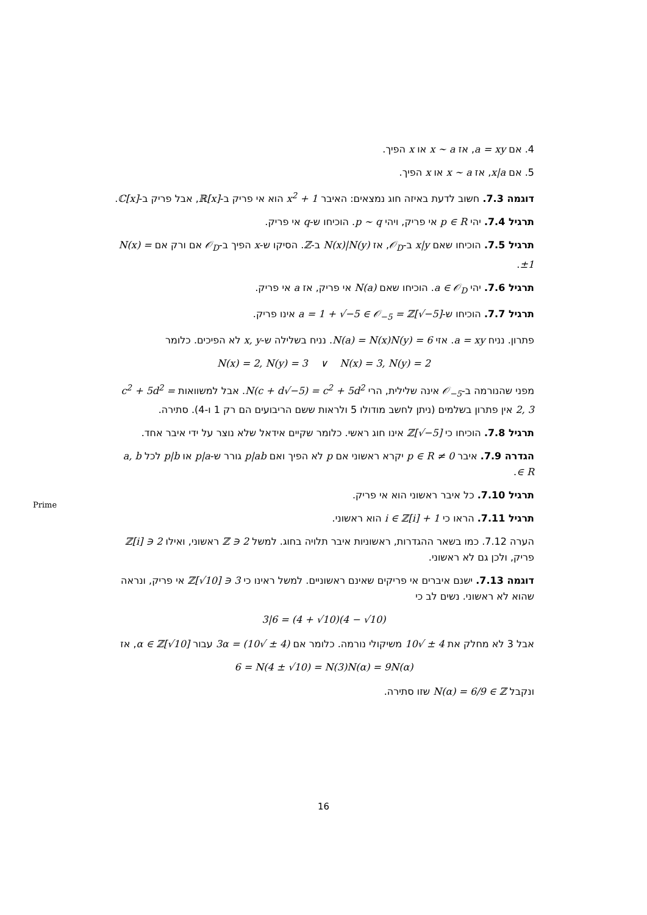4. אם a = xy, אז x ∼ a או x הפיך.
5. אם x|a, אז x ∼ a או x הפיך.
דוגמה 7.3. חשוב לדעת באיזה חוג נמצאים: האיבר x<sup>2</sup> + 1 הוא אי פריק ב-ℝ[x], אבל פריק ב-ℂ[x].
תרגיל 7.4. יהי p ∈ R אי פריק, ויהי p ∼ q. הוכיחו ש-q אי פריק.
תרגיל 7.5. הוכיחו שאם x|y ב-𝒪<sub>D</sub>, אז N(x)|N(y) ב-ℤ. הסיקו ש-x הפיך ב-𝒪<sub>D</sub> אם ורק אם N(x) = ±1.
תרגיל 7.6. יהי a ∈ 𝒪<sub>D</sub>. הוכיחו שאם N(a) אי פריק, אז a אי פריק.
תרגיל 7.7. הוכיחו ש-a = 1 + √−5 ∈ 𝒪<sub>−5</sub> = ℤ[√−5] אינו פריק.
פתרון. נניח a = xy. אזי 6 = N(a) = N(x)N(y). נניח בשלילה ש-x, y לא הפיכים. כלומר
N(x) = 2, N(y) = 3 ∨ N(x) = 3, N(y) = 2
מפני שהנורמה ב-𝒪<sub>−5</sub> אינה שלילית, הרי N(c + d√−5) = c<sup>2</sup> + 5d<sup>2</sup>. אבל למשוואות c<sup>2</sup> + 5d<sup>2</sup> = 2, 3 אין פתרון בשלמים (ניתן לחשב מודולו 5 ולראות ששם הריבועים הם רק 1 ו-4). סתירה.
תרגיל 7.8. הוכיחו כי ℤ[√−5] אינו חוג ראשי. כלומר שקיים אידאל שלא נוצר על ידי איבר אחד.
הגדרה 7.9. איבר 0 ≠ p ∈ R יקרא ראשוני אם p לא הפיך ואם p|ab גורר ש-p|a או p|b לכל a, b ∈ R.
תרגיל 7.10. כל איבר ראשוני הוא אי פריק.
תרגיל 7.11. הראו כי 1 + i ∈ ℤ[i] הוא ראשוני.
הערה 7.12. כמו בשאר ההגדרות, ראשוניות איבר תלויה בחוג. למשל 2 ∈ ℤ ראשוני, ואילו 2 ∈ ℤ[i] פריק, ולכן גם לא ראשוני.
דוגמה 7.13. ישנם איברים אי פריקים שאינם ראשוניים. למשל ראינו כי 3 ∈ ℤ[√10] אי פריק, ונראה שהוא לא ראשוני. נשים לב כי
3|6 = (4 + √10)(4 − √10)
אבל 3 לא מחלק את 4 ± √10 משיקולי נורמה. כלומר אם (4 ± √10) = 3α עבור α ∈ ℤ[√10], אז
6 = N(4 ± √10) = N(3)N(α) = 9N(α)
ונקבל N(α) = 6/9 ∈ ℤ שזו סתירה.
Prime
16